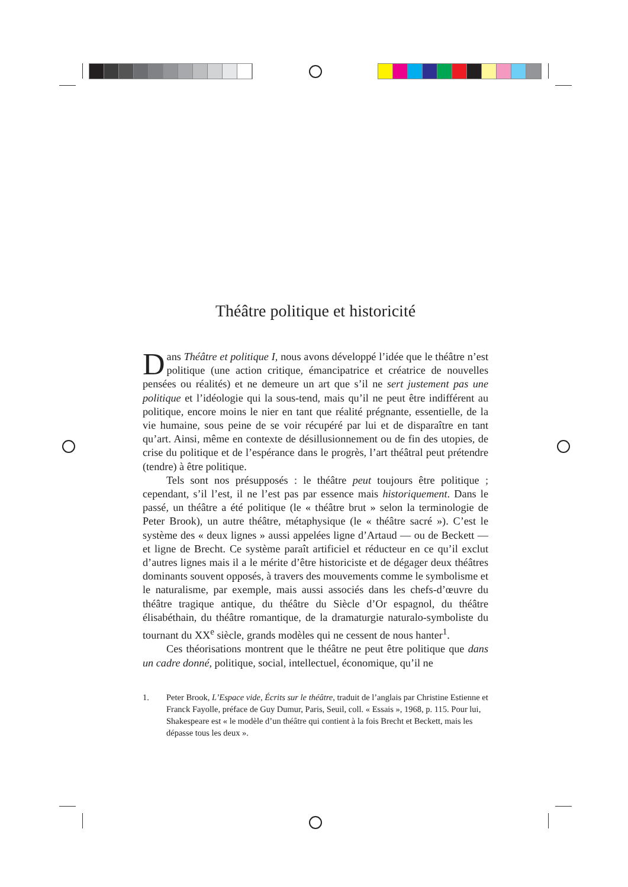Théâtre politique et historicité
Dans Théâtre et politique I, nous avons développé l’idée que le théâtre n’est politique (une action critique, émancipatrice et créatrice de nouvelles pensées ou réalités) et ne demeure un art que s’il ne sert justement pas une politique et l’idéologie qui la sous-tend, mais qu’il ne peut être indifférent au politique, encore moins le nier en tant que réalité prégnante, essentielle, de la vie humaine, sous peine de se voir récupéré par lui et de disparaître en tant qu’art. Ainsi, même en contexte de désillusionnement ou de fin des utopies, de crise du politique et de l’espérance dans le progrès, l’art théâtral peut prétendre (tendre) à être politique.
Tels sont nos présupposés : le théâtre peut toujours être politique ; cependant, s’il l’est, il ne l’est pas par essence mais historiquement. Dans le passé, un théâtre a été politique (le « théâtre brut » selon la terminologie de Peter Brook), un autre théâtre, métaphysique (le « théâtre sacré »). C’est le système des « deux lignes » aussi appelées ligne d’Artaud — ou de Beckett — et ligne de Brecht. Ce système paraît artificiel et réducteur en ce qu’il exclut d’autres lignes mais il a le mérite d’être historiciste et de dégager deux théâtres dominants souvent opposés, à travers des mouvements comme le symbolisme et le naturalisme, par exemple, mais aussi associés dans les chefs-d’œuvre du théâtre tragique antique, du théâtre du Siècle d’Or espagnol, du théâtre élisabéthain, du théâtre romantique, de la dramaturgie naturalo-symboliste du tournant du XX<sup>e</sup> siècle, grands modèles qui ne cessent de nous hanter<sup>1</sup>.
Ces théorisations montrent que le théâtre ne peut être politique que dans un cadre donné, politique, social, intellectuel, économique, qu’il ne
1. Peter Brook, L’Espace vide, Écrits sur le théâtre, traduit de l’anglais par Christine Estienne et Franck Fayolle, préface de Guy Dumur, Paris, Seuil, coll. « Essais », 1968, p. 115. Pour lui, Shakespeare est « le modèle d’un théâtre qui contient à la fois Brecht et Beckett, mais les dépasse tous les deux ».